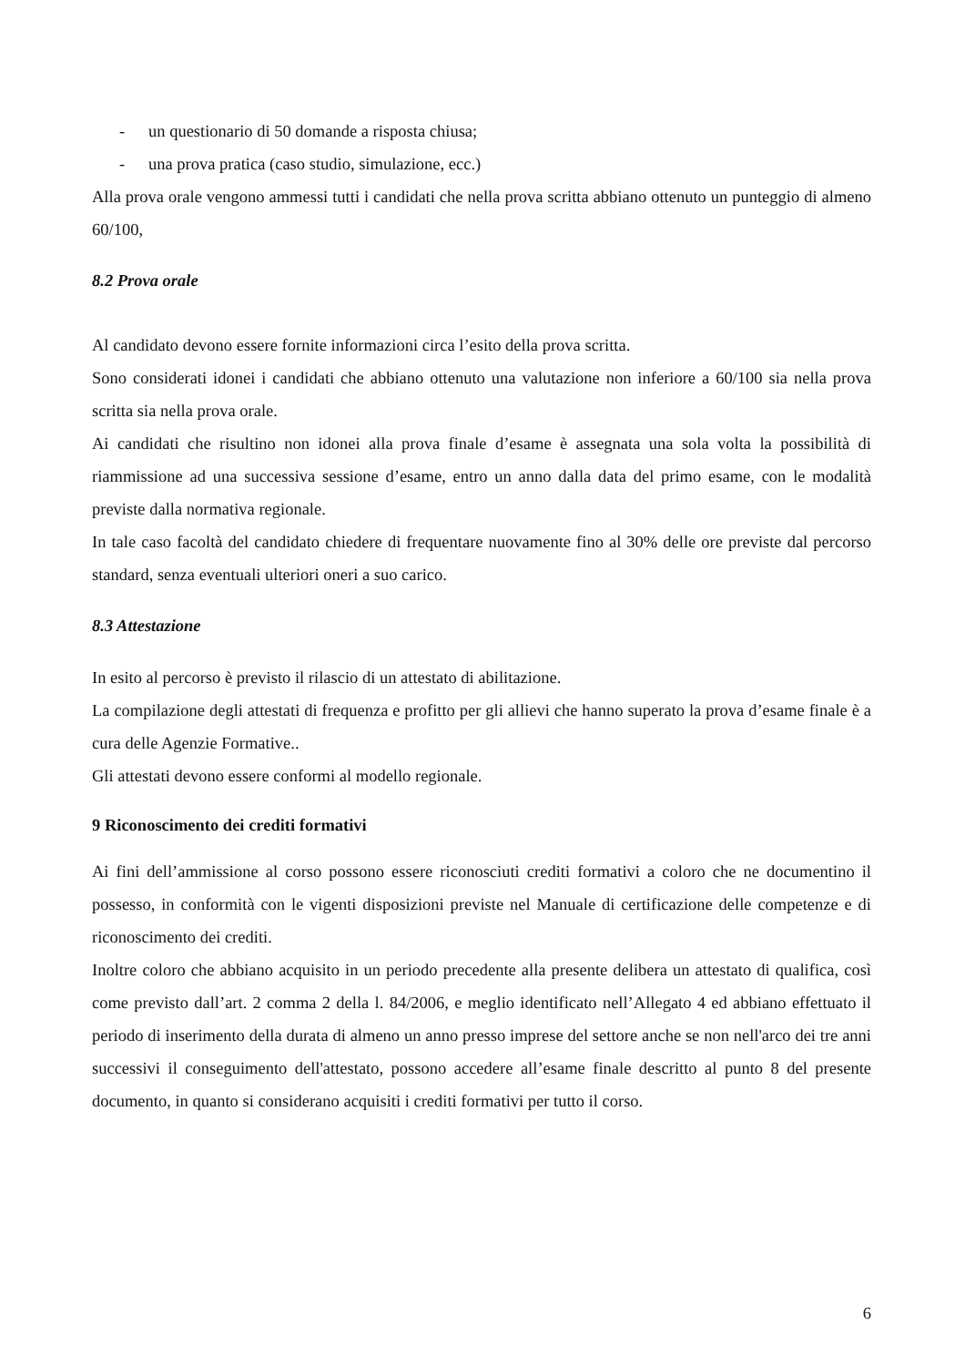- un questionario di 50 domande a risposta chiusa;
- una prova pratica (caso studio, simulazione, ecc.)
Alla prova orale vengono ammessi tutti i candidati che nella prova scritta abbiano ottenuto un punteggio di almeno 60/100,
8.2 Prova orale
Al candidato devono essere fornite informazioni circa l’esito della prova scritta.
Sono considerati idonei i candidati che abbiano ottenuto una valutazione non inferiore a 60/100 sia nella prova scritta sia nella prova orale.
Ai candidati che risultino non idonei alla prova finale d’esame è assegnata una sola volta la possibilità di riammissione ad una successiva sessione d’esame, entro un anno dalla data del primo esame, con le modalità previste dalla normativa regionale.
In tale caso facoltà del candidato chiedere di frequentare nuovamente fino al 30% delle ore previste dal percorso standard, senza eventuali ulteriori oneri a suo carico.
8.3 Attestazione
In esito al percorso è previsto il rilascio di un attestato di abilitazione.
La compilazione degli attestati di frequenza e profitto per gli allievi che hanno superato la prova d’esame finale è a cura delle Agenzie Formative..
Gli attestati devono essere conformi al modello regionale.
9 Riconoscimento dei crediti formativi
Ai fini dell’ammissione al corso possono essere riconosciuti crediti formativi a coloro che ne documentino il possesso, in conformità con le vigenti disposizioni previste nel Manuale di certificazione delle competenze e di riconoscimento dei crediti.
Inoltre coloro che abbiano acquisito in un periodo precedente alla presente delibera un attestato di qualifica, così come previsto dall’art. 2 comma 2 della l. 84/2006, e meglio identificato nell’Allegato 4 ed abbiano effettuato il periodo di inserimento della durata di almeno un anno presso imprese del settore anche se non nell'arco dei tre anni successivi il conseguimento dell'attestato, possono accedere all’esame finale descritto al punto 8 del presente documento, in quanto si considerano acquisiti i crediti formativi per tutto il corso.
6